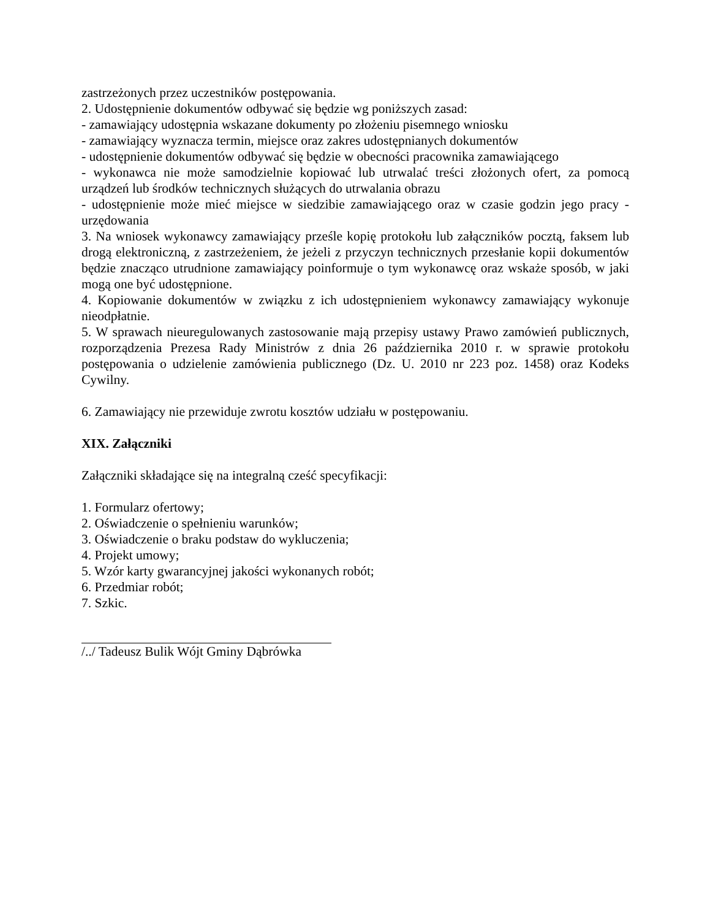zastrzeżonych przez uczestników postępowania.
2. Udostępnienie dokumentów odbywać się będzie wg poniższych zasad:
- zamawiający udostępnia wskazane dokumenty po złożeniu pisemnego wniosku
- zamawiający wyznacza termin, miejsce oraz zakres udostępnianych dokumentów
- udostępnienie dokumentów odbywać się będzie w obecności pracownika zamawiającego
- wykonawca nie może samodzielnie kopiować lub utrwalać treści złożonych ofert, za pomocą urządzeń lub środków technicznych służących do utrwalania obrazu
- udostępnienie może mieć miejsce w siedzibie zamawiającego oraz w czasie godzin jego pracy - urzędowania
3. Na wniosek wykonawcy zamawiający prześle kopię protokołu lub załączników pocztą, faksem lub drogą elektroniczną, z zastrzeżeniem, że jeżeli z przyczyn technicznych przesłanie kopii dokumentów będzie znacząco utrudnione zamawiający poinformuje o tym wykonawcę oraz wskaże sposób, w jaki mogą one być udostępnione.
4. Kopiowanie dokumentów w związku z ich udostępnieniem wykonawcy zamawiający wykonuje nieodpłatnie.
5. W sprawach nieuregulowanych zastosowanie mają przepisy ustawy Prawo zamówień publicznych, rozporządzenia Prezesa Rady Ministrów z dnia 26 października 2010 r. w sprawie protokołu postępowania o udzielenie zamówienia publicznego (Dz. U. 2010 nr 223 poz. 1458) oraz Kodeks Cywilny.
6. Zamawiający nie przewiduje zwrotu kosztów udziału w postępowaniu.
XIX. Załączniki
Załączniki składające się na integralną cześć specyfikacji:
1. Formularz ofertowy;
2. Oświadczenie o spełnieniu warunków;
3. Oświadczenie o braku podstaw do wykluczenia;
4. Projekt umowy;
5. Wzór karty gwarancyjnej jakości wykonanych robót;
6. Przedmiar robót;
7. Szkic.
/../ Tadeusz Bulik Wójt Gminy Dąbrówka